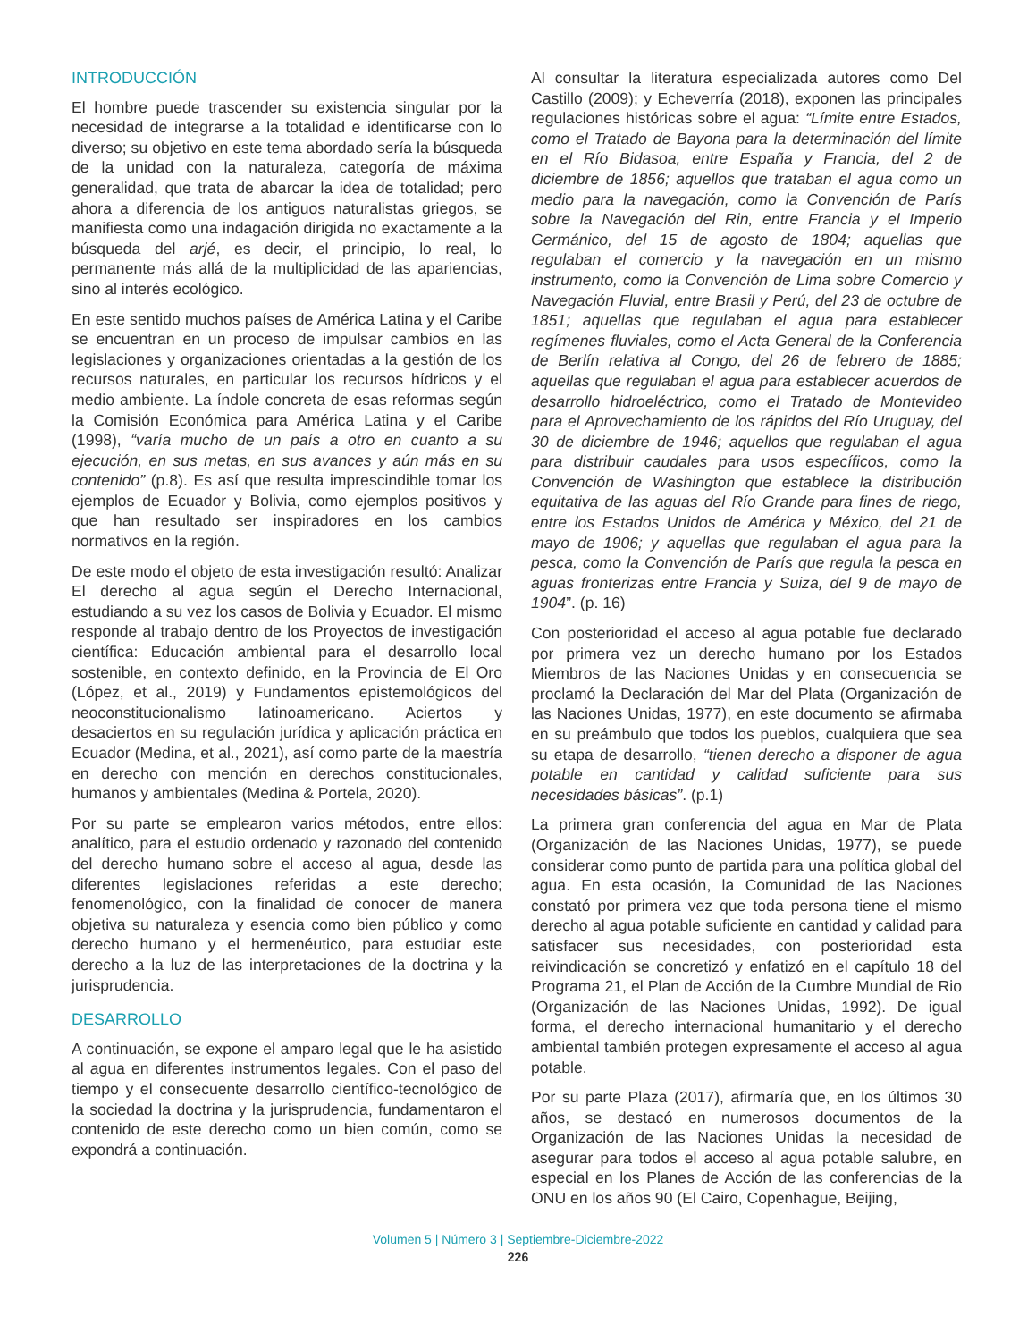INTRODUCCIÓN
El hombre puede trascender su existencia singular por la necesidad de integrarse a la totalidad e identificarse con lo diverso; su objetivo en este tema abordado sería la búsqueda de la unidad con la naturaleza, categoría de máxima generalidad, que trata de abarcar la idea de totalidad; pero ahora a diferencia de los antiguos naturalistas griegos, se manifiesta como una indagación dirigida no exactamente a la búsqueda del arjé, es decir, el principio, lo real, lo permanente más allá de la multiplicidad de las apariencias, sino al interés ecológico.
En este sentido muchos países de América Latina y el Caribe se encuentran en un proceso de impulsar cambios en las legislaciones y organizaciones orientadas a la gestión de los recursos naturales, en particular los recursos hídricos y el medio ambiente. La índole concreta de esas reformas según la Comisión Económica para América Latina y el Caribe (1998), “varía mucho de un país a otro en cuanto a su ejecución, en sus metas, en sus avances y aún más en su contenido” (p.8). Es así que resulta imprescindible tomar los ejemplos de Ecuador y Bolivia, como ejemplos positivos y que han resultado ser inspiradores en los cambios normativos en la región.
De este modo el objeto de esta investigación resultó: Analizar El derecho al agua según el Derecho Internacional, estudiando a su vez los casos de Bolivia y Ecuador. El mismo responde al trabajo dentro de los Proyectos de investigación científica: Educación ambiental para el desarrollo local sostenible, en contexto definido, en la Provincia de El Oro (López, et al., 2019) y Fundamentos epistemológicos del neoconstitucionalismo latinoamericano. Aciertos y desaciertos en su regulación jurídica y aplicación práctica en Ecuador (Medina, et al., 2021), así como parte de la maestría en derecho con mención en derechos constitucionales, humanos y ambientales (Medina & Portela, 2020).
Por su parte se emplearon varios métodos, entre ellos: analítico, para el estudio ordenado y razonado del contenido del derecho humano sobre el acceso al agua, desde las diferentes legislaciones referidas a este derecho; fenomenológico, con la finalidad de conocer de manera objetiva su naturaleza y esencia como bien público y como derecho humano y el hermenéutico, para estudiar este derecho a la luz de las interpretaciones de la doctrina y la jurisprudencia.
DESARROLLO
A continuación, se expone el amparo legal que le ha asistido al agua en diferentes instrumentos legales. Con el paso del tiempo y el consecuente desarrollo científico-tecnológico de la sociedad la doctrina y la jurisprudencia, fundamentaron el contenido de este derecho como un bien común, como se expondrá a continuación.
Al consultar la literatura especializada autores como Del Castillo (2009); y Echeverría (2018), exponen las principales regulaciones históricas sobre el agua: “Límite entre Estados, como el Tratado de Bayona para la determinación del límite en el Río Bidasoa, entre España y Francia, del 2 de diciembre de 1856; aquellos que trataban el agua como un medio para la navegación, como la Convención de París sobre la Navegación del Rin, entre Francia y el Imperio Germánico, del 15 de agosto de 1804; aquellas que regulaban el comercio y la navegación en un mismo instrumento, como la Convención de Lima sobre Comercio y Navegación Fluvial, entre Brasil y Perú, del 23 de octubre de 1851; aquellas que regulaban el agua para establecer regímenes fluviales, como el Acta General de la Conferencia de Berlín relativa al Congo, del 26 de febrero de 1885; aquellas que regulaban el agua para establecer acuerdos de desarrollo hidroeléctrico, como el Tratado de Montevideo para el Aprovechamiento de los rápidos del Río Uruguay, del 30 de diciembre de 1946; aquellos que regulaban el agua para distribuir caudales para usos específicos, como la Convención de Washington que establece la distribución equitativa de las aguas del Río Grande para fines de riego, entre los Estados Unidos de América y México, del 21 de mayo de 1906; y aquellas que regulaban el agua para la pesca, como la Convención de París que regula la pesca en aguas fronterizas entre Francia y Suiza, del 9 de mayo de 1904”. (p. 16)
Con posterioridad el acceso al agua potable fue declarado por primera vez un derecho humano por los Estados Miembros de las Naciones Unidas y en consecuencia se proclamó la Declaración del Mar del Plata (Organización de las Naciones Unidas, 1977), en este documento se afirmaba en su preámbulo que todos los pueblos, cualquiera que sea su etapa de desarrollo, “tienen derecho a disponer de agua potable en cantidad y calidad suficiente para sus necesidades básicas”. (p.1)
La primera gran conferencia del agua en Mar de Plata (Organización de las Naciones Unidas, 1977), se puede considerar como punto de partida para una política global del agua. En esta ocasión, la Comunidad de las Naciones constató por primera vez que toda persona tiene el mismo derecho al agua potable suficiente en cantidad y calidad para satisfacer sus necesidades, con posterioridad esta reivindicación se concretizó y enfatizó en el capítulo 18 del Programa 21, el Plan de Acción de la Cumbre Mundial de Rio (Organización de las Naciones Unidas, 1992). De igual forma, el derecho internacional humanitario y el derecho ambiental también protegen expresamente el acceso al agua potable.
Por su parte Plaza (2017), afirmaría que, en los últimos 30 años, se destacó en numerosos documentos de la Organización de las Naciones Unidas la necesidad de asegurar para todos el acceso al agua potable salubre, en especial en los Planes de Acción de las conferencias de la ONU en los años 90 (El Cairo, Copenhague, Beijing,
Volumen 5 | Número 3 | Septiembre-Diciembre-2022
226